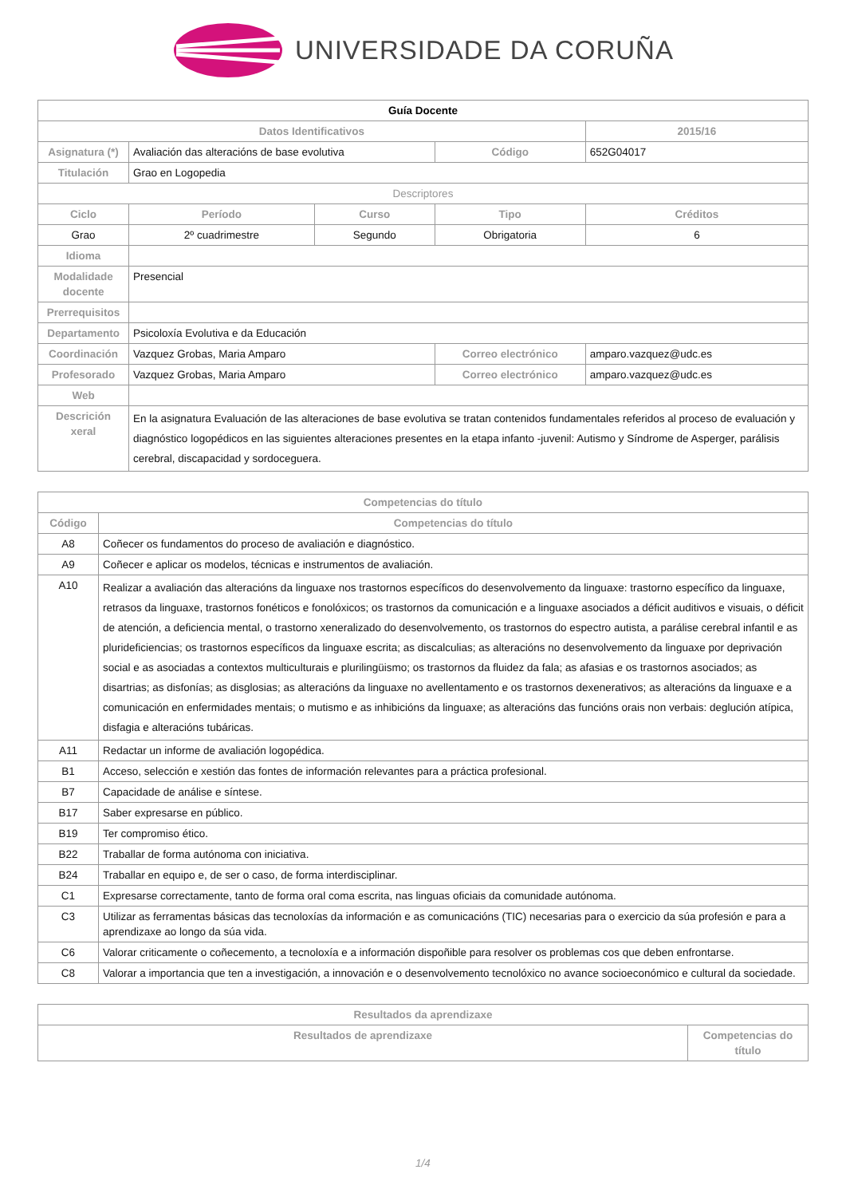UNIVERSIDADE DA CORUÑA
| Guía Docente | | | | |
| --- | --- | --- | --- | --- |
| Datos Identificativos | | | | 2015/16 |
| Asignatura (*) | Avaliación das alteracións de base evolutiva | | Código | 652G04017 |
| Titulación | Grao en Logopedia | | | |
| Descriptores | | | | |
| Ciclo | Período | Curso | Tipo | Créditos |
| Grao | 2º cuadrimestre | Segundo | Obrigatoria | 6 |
| Idioma | | | | |
| Modalidade docente | Presencial | | | |
| Prerrequisitos | | | | |
| Departamento | Psicoloxía Evolutiva e da Educación | | | |
| Coordinación | Vazquez Grobas, Maria Amparo | | Correo electrónico | amparo.vazquez@udc.es |
| Profesorado | Vazquez Grobas, Maria Amparo | | Correo electrónico | amparo.vazquez@udc.es |
| Web | | | | |
| Descrición xeral | En la asignatura Evaluación de las alteraciones de base evolutiva se tratan contenidos fundamentales referidos al proceso de evaluación y diagnóstico logopédicos en las siguientes alteraciones presentes en la etapa infanto -juvenil: Autismo y Síndrome de Asperger, parálisis cerebral, discapacidad y sordoceguera. | | | |
| Competencias do título | |
| --- | --- |
| Código | Competencias do título |
| A8 | Coñecer os fundamentos do proceso de avaliación e diagnóstico. |
| A9 | Coñecer e aplicar os modelos, técnicas e instrumentos de avaliación. |
| A10 | Realizar a avaliación das alteracións da linguaxe nos trastornos específicos do desenvolvemento da linguaxe: trastorno específico da linguaxe, retrasos da linguaxe, trastornos fonéticos e fonolóxicos; os trastornos da comunicación e a linguaxe asociados a déficit auditivos e visuais, o déficit de atención, a deficiencia mental, o trastorno xeneralizado do desenvolvemento, os trastornos do espectro autista, a parálise cerebral infantil e as pluridefi­ciencias; os trastornos específicos da linguaxe escrita; as discalculias; as alteracións no desenvolvemento da linguaxe por deprivación social e as asociadas a contextos multiculturais e plurilingüismo; os trastornos da fluidez da fala; as afasias e os trastornos asociados; as disartrias; as disfonías; as disglosias; as alteracións da linguaxe no avellentamento e os trastornos dexenerativos; as alteracións da linguaxe e a comunicación en enfermidades mentais; o mutismo e as inhibicións da linguaxe; as alteracións das funcións orais non verbais: deglución atípica, disfagia e alteracións tubáricas. |
| A11 | Redactar un informe de avaliación logopédica. |
| B1 | Acceso, selección e xestión das fontes de información relevantes para a práctica profesional. |
| B7 | Capacidade de análise e síntese. |
| B17 | Saber expresarse en público. |
| B19 | Ter compromiso ético. |
| B22 | Traballar de forma autónoma con iniciativa. |
| B24 | Traballar en equipo e, de ser o caso, de forma interdisciplinar. |
| C1 | Expresarse correctamente, tanto de forma oral coma escrita, nas linguas oficiais da comunidade autónoma. |
| C3 | Utilizar as ferramentas básicas das tecnoloxías da información e as comunicacións (TIC) necesarias para o exercicio da súa profesión e para a aprendizaxe ao longo da súa vida. |
| C6 | Valorar criticamente o coñecemento, a tecnoloxía e a información dispoñible para resolver os problemas cos que deben enfrontarse. |
| C8 | Valorar a importancia que ten a investigación, a innovación e o desenvolvemento tecnolóxico no avance socioeconómico e cultural da sociedade. |
| Resultados da aprendizaxe | |
| --- | --- |
| Resultados de aprendizaxe | Competencias do título |
1/4